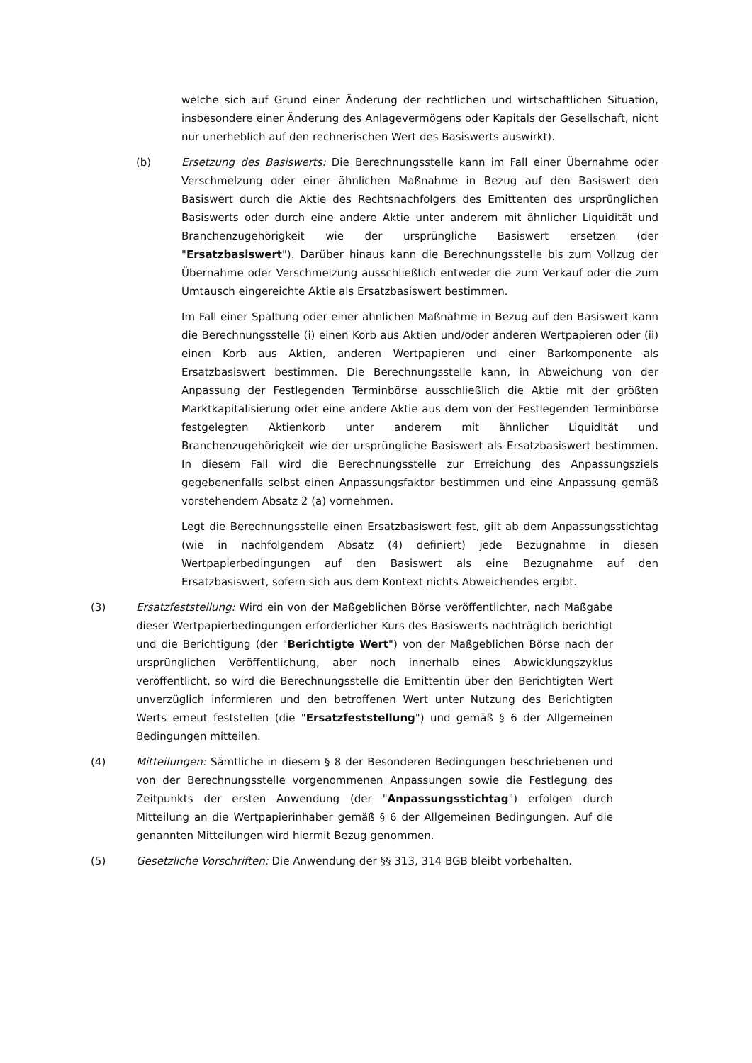welche sich auf Grund einer Änderung der rechtlichen und wirtschaftlichen Situation, insbesondere einer Änderung des Anlagevermögens oder Kapitals der Gesellschaft, nicht nur unerheblich auf den rechnerischen Wert des Basiswerts auswirkt).
(b) Ersetzung des Basiswerts: Die Berechnungsstelle kann im Fall einer Übernahme oder Verschmelzung oder einer ähnlichen Maßnahme in Bezug auf den Basiswert den Basiswert durch die Aktie des Rechtsnachfolgers des Emittenten des ursprünglichen Basiswerts oder durch eine andere Aktie unter anderem mit ähnlicher Liquidität und Branchenzugehörigkeit wie der ursprüngliche Basiswert ersetzen (der "Ersatzbasiswert"). Darüber hinaus kann die Berechnungsstelle bis zum Vollzug der Übernahme oder Verschmelzung ausschließlich entweder die zum Verkauf oder die zum Umtausch eingereichte Aktie als Ersatzbasiswert bestimmen.
Im Fall einer Spaltung oder einer ähnlichen Maßnahme in Bezug auf den Basiswert kann die Berechnungsstelle (i) einen Korb aus Aktien und/oder anderen Wertpapieren oder (ii) einen Korb aus Aktien, anderen Wertpapieren und einer Barkomponente als Ersatzbasiswert bestimmen. Die Berechnungsstelle kann, in Abweichung von der Anpassung der Festlegenden Terminbörse ausschließlich die Aktie mit der größten Marktkapitalisierung oder eine andere Aktie aus dem von der Festlegenden Terminbörse festgelegten Aktienkorb unter anderem mit ähnlicher Liquidität und Branchenzugehörigkeit wie der ursprüngliche Basiswert als Ersatzbasiswert bestimmen. In diesem Fall wird die Berechnungsstelle zur Erreichung des Anpassungsziels gegebenenfalls selbst einen Anpassungsfaktor bestimmen und eine Anpassung gemäß vorstehendem Absatz 2 (a) vornehmen.
Legt die Berechnungsstelle einen Ersatzbasiswert fest, gilt ab dem Anpassungsstichtag (wie in nachfolgendem Absatz (4) definiert) jede Bezugnahme in diesen Wertpapierbedingungen auf den Basiswert als eine Bezugnahme auf den Ersatzbasiswert, sofern sich aus dem Kontext nichts Abweichendes ergibt.
(3) Ersatzfeststellung: Wird ein von der Maßgeblichen Börse veröffentlichter, nach Maßgabe dieser Wertpapierbedingungen erforderlicher Kurs des Basiswerts nachträglich berichtigt und die Berichtigung (der "Berichtigte Wert") von der Maßgeblichen Börse nach der ursprünglichen Veröffentlichung, aber noch innerhalb eines Abwicklungszyklus veröffentlicht, so wird die Berechnungsstelle die Emittentin über den Berichtigten Wert unverzüglich informieren und den betroffenen Wert unter Nutzung des Berichtigten Werts erneut feststellen (die "Ersatzfeststellung") und gemäß § 6 der Allgemeinen Bedingungen mitteilen.
(4) Mitteilungen: Sämtliche in diesem § 8 der Besonderen Bedingungen beschriebenen und von der Berechnungsstelle vorgenommenen Anpassungen sowie die Festlegung des Zeitpunkts der ersten Anwendung (der "Anpassungsstichtag") erfolgen durch Mitteilung an die Wertpapierinhaber gemäß § 6 der Allgemeinen Bedingungen. Auf die genannten Mitteilungen wird hiermit Bezug genommen.
(5) Gesetzliche Vorschriften: Die Anwendung der §§ 313, 314 BGB bleibt vorbehalten.